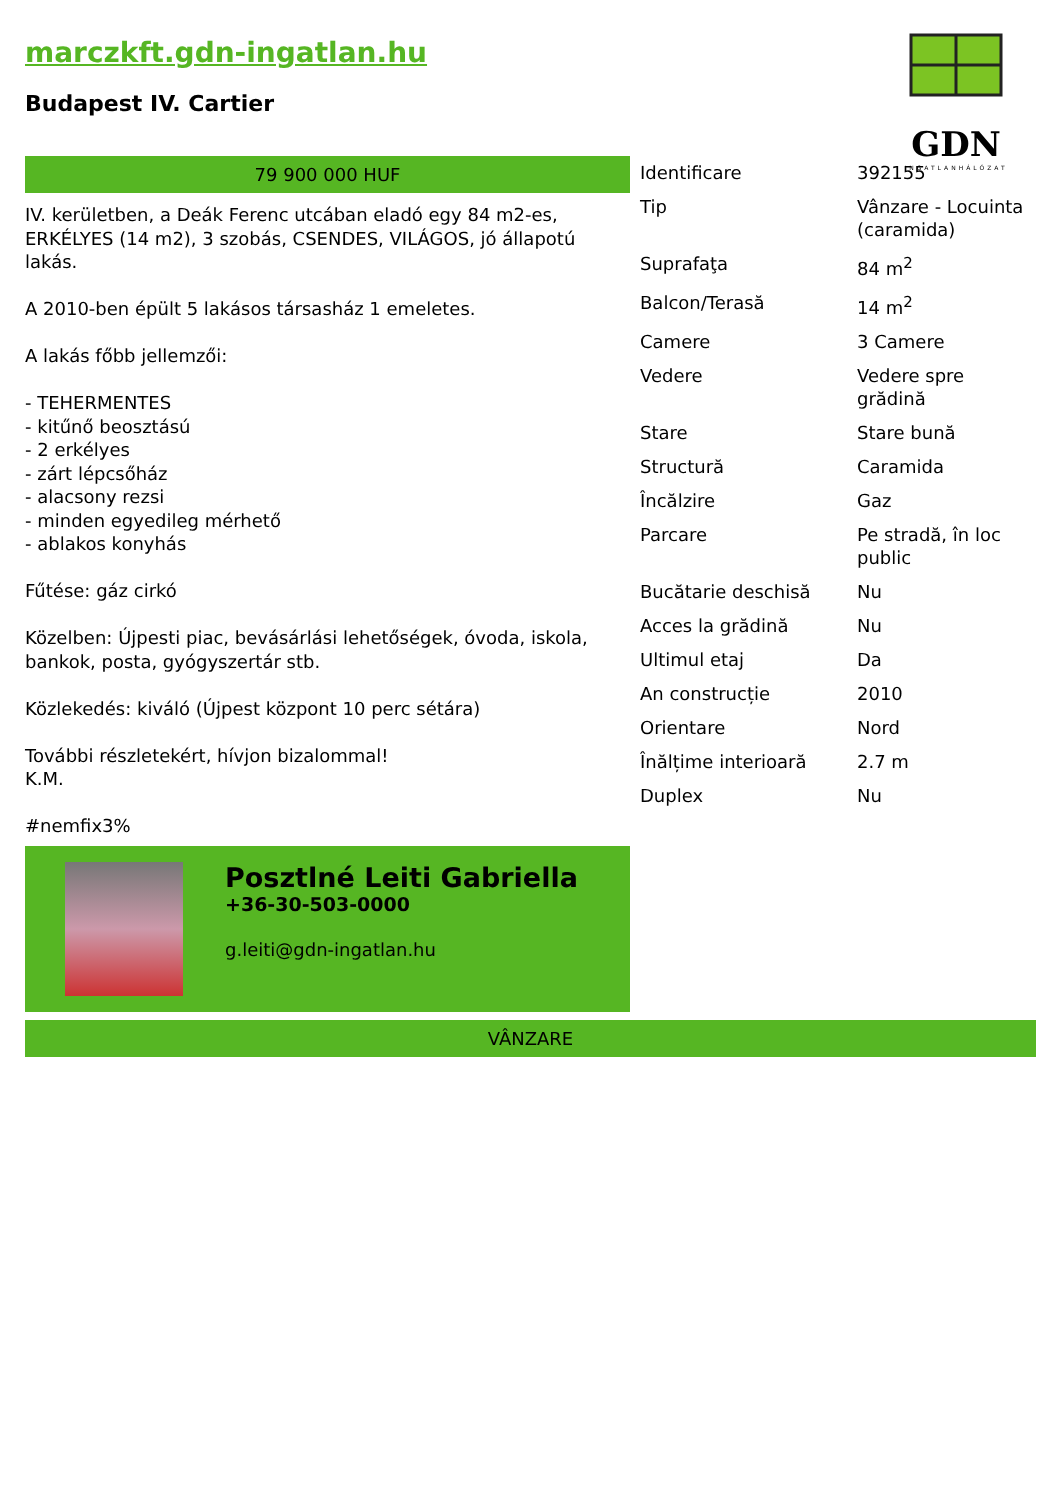marczkft.gdn-ingatlan.hu
Budapest IV. Cartier
GDN
INGATLANHÁLÓZAT
79 900 000 HUF
IV. kerületben, a Deák Ferenc utcában eladó egy 84 m2-es, ERKÉLYES (14 m2), 3 szobás, CSENDES, VILÁGOS, jó állapotú lakás.
A 2010-ben épült 5 lakásos társasház 1 emeletes.
A lakás főbb jellemzői:
- TEHERMENTES
- kitűnő beosztású
- 2 erkélyes
- zárt lépcsőház
- alacsony rezsi
- minden egyedileg mérhető
- ablakos konyhás
Fűtése: gáz cirkó
Közelben: Újpesti piac, bevásárlási lehetőségek, óvoda, iskola, bankok, posta, gyógyszertár stb.
Közlekedés: kiváló (Újpest központ 10 perc sétára)
További részletekért, hívjon bizalommal!
K.M.
#nemfix3%
Posztlné Leiti Gabriella
+36-30-503-0000
g.leiti@gdn-ingatlan.hu
| Identificare | 392155 |
| Tip | Vânzare - Locuinta (caramida) |
| Suprafaţa | 84 m<sup>2</sup> |
| Balcon/Terasă | 14 m<sup>2</sup> |
| Camere | 3 Camere |
| Vedere | Vedere spre grădină |
| Stare | Stare bună |
| Structură | Caramida |
| Încălzire | Gaz |
| Parcare | Pe stradă, în loc public |
| Bucătarie deschisă | Nu |
| Acces la grădină | Nu |
| Ultimul etaj | Da |
| An construcție | 2010 |
| Orientare | Nord |
| Înălțime interioară | 2.7 m |
| Duplex | Nu |
VÂNZARE